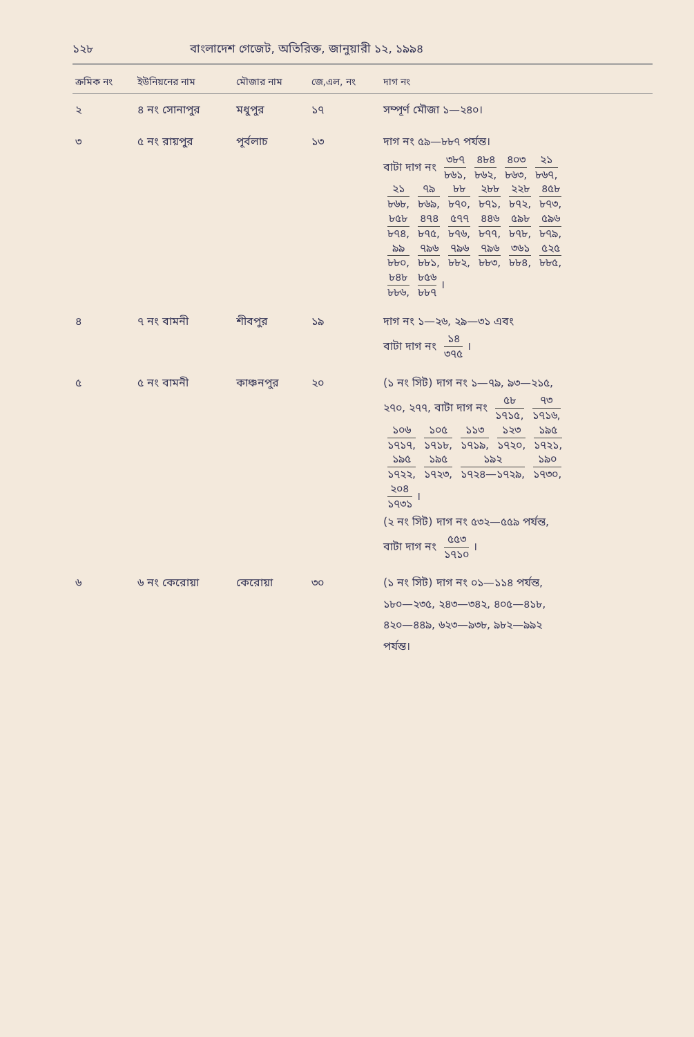১২৮ বাংলাদেশ গেজেট, অতিরিক্ত, জানুয়ারী ১২, ১৯৯৪
| ক্রমিক নং | ইউনিয়নের নাম | মৌজার নাম | জে,এল, নং | দাগ নং |
| --- | --- | --- | --- | --- |
| ২ | ৪ নং সোনাপুর | মধুপুর | ১৭ | সম্পূর্ণ মৌজা ১—২৪০। |
| ৩ | ৫ নং রায়পুর | পূর্বলাচ | ১৩ | দাগ নং ৫৯—৮৮৭ পর্যন্ত। বাটা দাগ নং ৩৮৭ ৮৬১, ৪৮৪ ৮৬২, ৪০৩ ৮৬৩, ২১ ৮৬৭, ২১ ৮৬৮, ৭৯ ৮৬৯, ৮৮ ৮৭০, ২৮৮ ৮৭১, ২২৮ ৮৭২, ৪৫৮ ৮৭৩, ৮৫৮ ৮৭৪, ৪৭৪ ৮৭৫, ৫৭৭ ৮৭৬, ৪৪৬ ৮৭৭, ৫৯৮ ৮৭৮, ৫৯৬ ৮৭৯, ৯৯ ৮৮০, ৭৯৬ ৮৮১, ৭৯৬ ৮৮২, ৭৯৬ ৮৮৩, ৩৬১ ৮৮৪, ৫২৫ ৮৮৫, ৮৪৮ ৮৮৬, ৮৫৬ ৮৮৭ । |
| ৪ | ৭ নং বামনী | শীবপুর | ১৯ | দাগ নং ১—২৬, ২৯—৩১ এবং বাটা দাগ নং ১৪ ৩৭৫ । |
| ৫ | ৫ নং বামনী | কাঞ্চনপুর | ২০ | (১ নং সিট) দাগ নং ১—৭৯, ৯৩—২১৫, ২৭০, ২৭৭, বাটা দাগ নং ৫৮ ১৭১৫, ৭৩ ১৭১৬, ১০৬ ১৭১৭, ১০৫ ১৭১৮, ১১৩ ১৭১৯, ১২৩ ১৭২০, ১৯৫ ১৭২১, ১৯৫ ১৭২২, ১৯৫ ১৭২৩, ১৯২ ১৭২৪—১৭২৯, ১৯০ ১৭৩০, ২০৪ ১৭৩১ । (২ নং সিট) দাগ নং ৫৩২—৫৫৯ পর্যন্ত, বাটা দাগ নং ৫৫৩ ১৭১০ । |
| ৬ | ৬ নং কেরোয়া | কেরোয়া | ৩০ | (১ নং সিট) দাগ নং ০১—১১৪ পর্যন্ত, ১৮০—২৩৫, ২৪৩—৩৪২, ৪০৫—৪১৮, ৪২০—৪৪৯, ৬২৩—৯৩৮, ৯৮২—৯৯২ পর্যন্ত। |